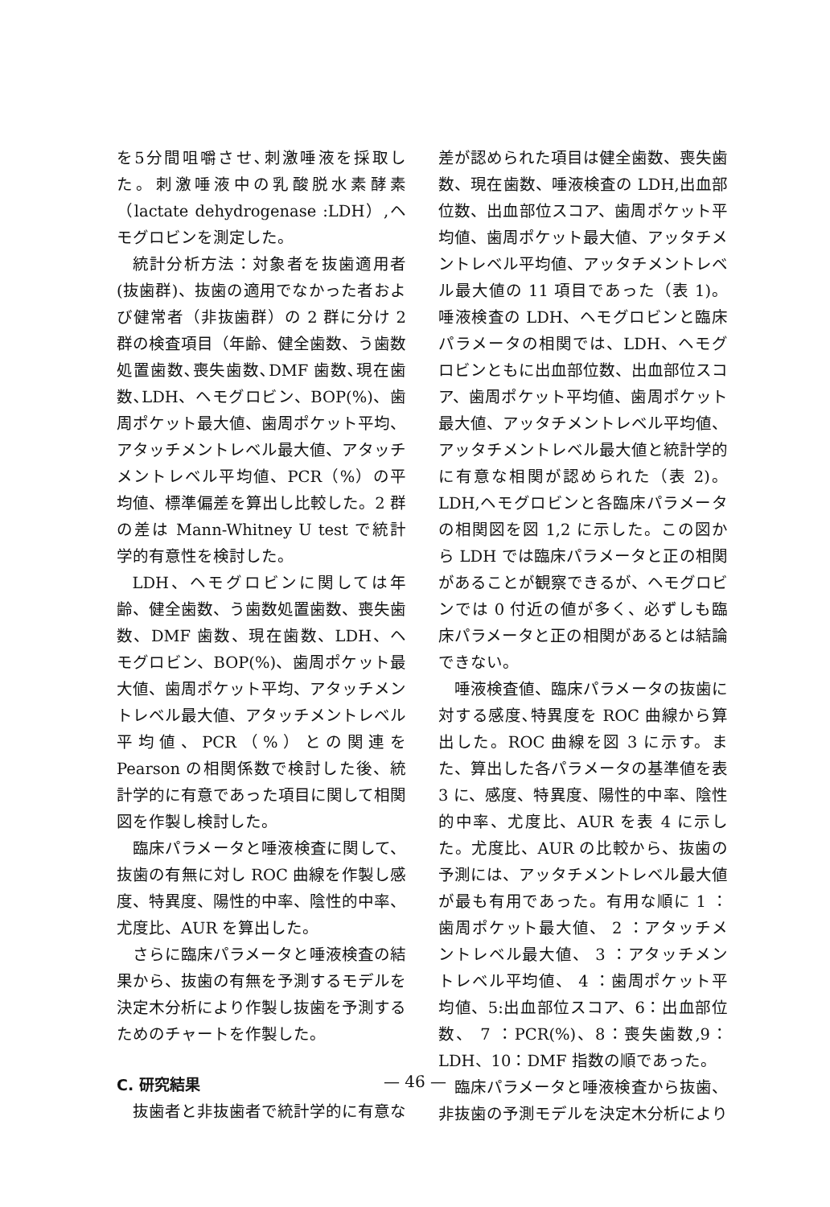を5分間咀嚼させ､刺激唾液を採取した。刺激唾液中の乳酸脱水素酵素（lactate dehydrogenase :LDH）,ヘモグロビンを測定した。
統計分析方法：対象者を抜歯適用者(抜歯群)、抜歯の適用でなかった者および健常者（非抜歯群）の 2 群に分け 2 群の検査項目（年齢、健全歯数、う歯数処置歯数､喪失歯数､DMF 歯数､現在歯数､LDH、ヘモグロビン、BOP(%)、歯周ポケット最大値、歯周ポケット平均、アタッチメントレベル最大値、アタッチメントレベル平均値、PCR（%）の平均値、標準偏差を算出し比較した。2 群の差は Mann-Whitney U test で統計学的有意性を検討した。
LDH、ヘモグロビンに関しては年齢、健全歯数、う歯数処置歯数、喪失歯数、DMF 歯数、現在歯数、LDH、ヘモグロビン、BOP(%)、歯周ポケット最大値、歯周ポケット平均、アタッチメントレベル最大値、アタッチメントレベル平均値、PCR（%）との関連を Pearson の相関係数で検討した後、統計学的に有意であった項目に関して相関図を作製し検討した。
臨床パラメータと唾液検査に関して、抜歯の有無に対し ROC 曲線を作製し感度、特異度、陽性的中率、陰性的中率、尤度比、AUR を算出した。
さらに臨床パラメータと唾液検査の結果から、抜歯の有無を予測するモデルを決定木分析により作製し抜歯を予測するためのチャートを作製した。
C. 研究結果
抜歯者と非抜歯者で統計学的に有意な
差が認められた項目は健全歯数、喪失歯数、現在歯数、唾液検査の LDH,出血部位数、出血部位スコア、歯周ポケット平均値、歯周ポケット最大値、アッタチメントレベル平均値、アッタチメントレベル最大値の 11 項目であった（表 1)。唾液検査の LDH、ヘモグロビンと臨床パラメータの相関では、LDH、ヘモグロビンともに出血部位数、出血部位スコア、歯周ポケット平均値、歯周ポケット最大値、アッタチメントレベル平均値、アッタチメントレベル最大値と統計学的に有意な相関が認められた（表 2)。LDH,ヘモグロビンと各臨床パラメータの相関図を図 1,2 に示した。この図から LDH では臨床パラメータと正の相関があることが観察できるが、ヘモグロビンでは 0 付近の値が多く、必ずしも臨床パラメータと正の相関があるとは結論できない。
唾液検査値、臨床パラメータの抜歯に対する感度､特異度を ROC 曲線から算出した。ROC 曲線を図 3 に示す。また、算出した各パラメータの基準値を表 3 に、感度、特異度、陽性的中率、陰性的中率、尤度比、AUR を表 4 に示した。尤度比、AUR の比較から、抜歯の予測には、アッタチメントレベル最大値が最も有用であった。有用な順に 1 ：歯周ポケット最大値、 2 ：アタッチメントレベル最大値、 3 ：アタッチメントレベル平均値、 4 ：歯周ポケット平均値、5:出血部位スコア、6：出血部位数、 7 ：PCR(%)、8：喪失歯数,9：LDH、10：DMF 指数の順であった。
臨床パラメータと唾液検査から抜歯、非抜歯の予測モデルを決定木分析により
— 46 —